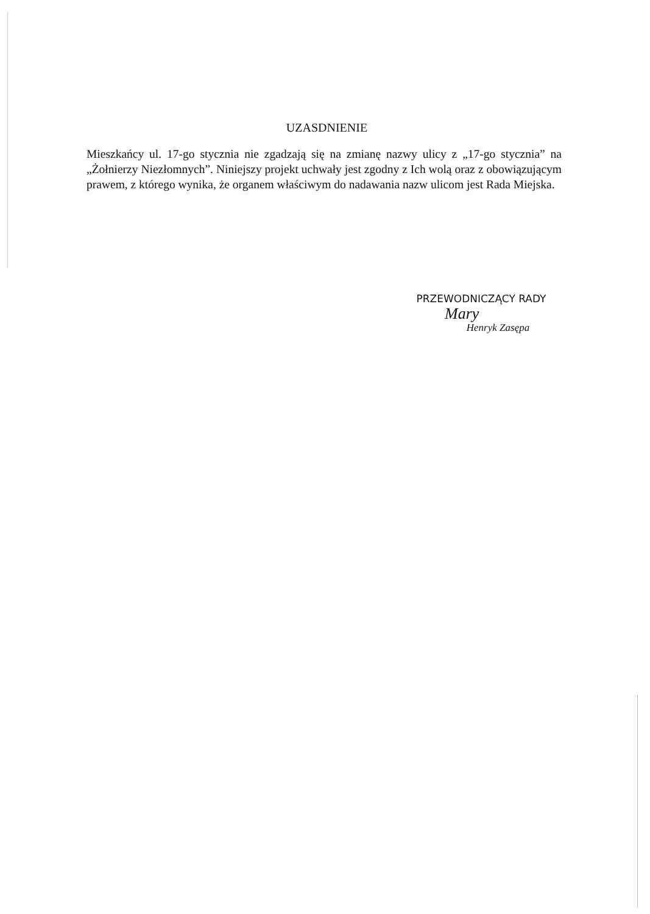UZASDNIENIE
Mieszkańcy ul. 17-go stycznia nie zgadzają się na zmianę nazwy ulicy z „17-go stycznia” na „Żołnierzy Niezłomnych”. Niniejszy projekt uchwały jest zgodny z Ich wolą oraz z obowiązującym prawem, z którego wynika, że organem właściwym do nadawania nazw ulicom jest Rada Miejska.
PRZEWODNICZĄCY RADY
Mary
Henryk Zasępa